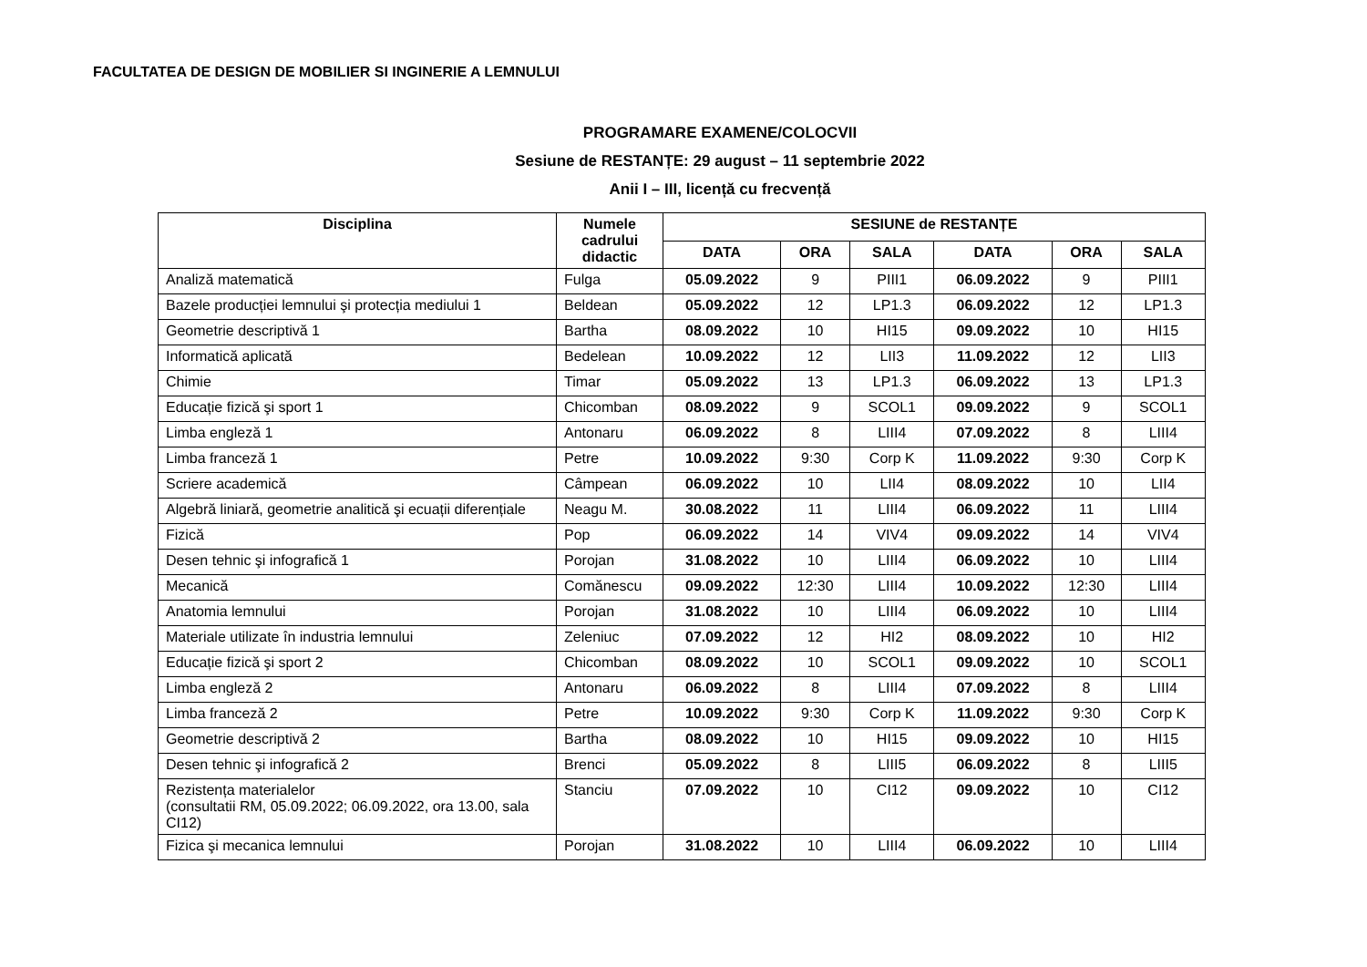FACULTATEA DE DESIGN DE MOBILIER SI INGINERIE A LEMNULUI
PROGRAMARE EXAMENE/COLOCVII
Sesiune de RESTANȚE: 29 august – 11 septembrie 2022
Anii I – III, licență cu frecvență
| Disciplina | Numele cadrului didactic | SESIUNE de RESTANȚE | | | | | |
| --- | --- | --- | --- | --- | --- | --- | --- |
| | | DATA | ORA | SALA | DATA | ORA | SALA |
| Analiză matematică | Fulga | 05.09.2022 | 9 | PIII1 | 06.09.2022 | 9 | PIII1 |
| Bazele producției lemnului şi protecția mediului 1 | Beldean | 05.09.2022 | 12 | LP1.3 | 06.09.2022 | 12 | LP1.3 |
| Geometrie descriptivă 1 | Bartha | 08.09.2022 | 10 | HI15 | 09.09.2022 | 10 | HI15 |
| Informatică aplicată | Bedelean | 10.09.2022 | 12 | LII3 | 11.09.2022 | 12 | LII3 |
| Chimie | Timar | 05.09.2022 | 13 | LP1.3 | 06.09.2022 | 13 | LP1.3 |
| Educație fizică şi sport 1 | Chicomban | 08.09.2022 | 9 | SCOL1 | 09.09.2022 | 9 | SCOL1 |
| Limba engleză 1 | Antonaru | 06.09.2022 | 8 | LIII4 | 07.09.2022 | 8 | LIII4 |
| Limba franceză 1 | Petre | 10.09.2022 | 9:30 | Corp K | 11.09.2022 | 9:30 | Corp K |
| Scriere academică | Câmpean | 06.09.2022 | 10 | LII4 | 08.09.2022 | 10 | LII4 |
| Algebră liniară, geometrie analitică şi ecuații diferențiale | Neagu M. | 30.08.2022 | 11 | LIII4 | 06.09.2022 | 11 | LIII4 |
| Fizică | Pop | 06.09.2022 | 14 | VIV4 | 09.09.2022 | 14 | VIV4 |
| Desen tehnic şi infografică 1 | Porojan | 31.08.2022 | 10 | LIII4 | 06.09.2022 | 10 | LIII4 |
| Mecanică | Comănescu | 09.09.2022 | 12:30 | LIII4 | 10.09.2022 | 12:30 | LIII4 |
| Anatomia lemnului | Porojan | 31.08.2022 | 10 | LIII4 | 06.09.2022 | 10 | LIII4 |
| Materiale utilizate în industria lemnului | Zeleniuc | 07.09.2022 | 12 | HI2 | 08.09.2022 | 10 | HI2 |
| Educație fizică şi sport 2 | Chicomban | 08.09.2022 | 10 | SCOL1 | 09.09.2022 | 10 | SCOL1 |
| Limba engleză 2 | Antonaru | 06.09.2022 | 8 | LIII4 | 07.09.2022 | 8 | LIII4 |
| Limba franceză 2 | Petre | 10.09.2022 | 9:30 | Corp K | 11.09.2022 | 9:30 | Corp K |
| Geometrie descriptivă 2 | Bartha | 08.09.2022 | 10 | HI15 | 09.09.2022 | 10 | HI15 |
| Desen tehnic şi infografică 2 | Brenci | 05.09.2022 | 8 | LIII5 | 06.09.2022 | 8 | LIII5 |
| Rezistența materialelor (consultatii RM, 05.09.2022; 06.09.2022, ora 13.00, sala CI12) | Stanciu | 07.09.2022 | 10 | CI12 | 09.09.2022 | 10 | CI12 |
| Fizica şi mecanica lemnului | Porojan | 31.08.2022 | 10 | LIII4 | 06.09.2022 | 10 | LIII4 |